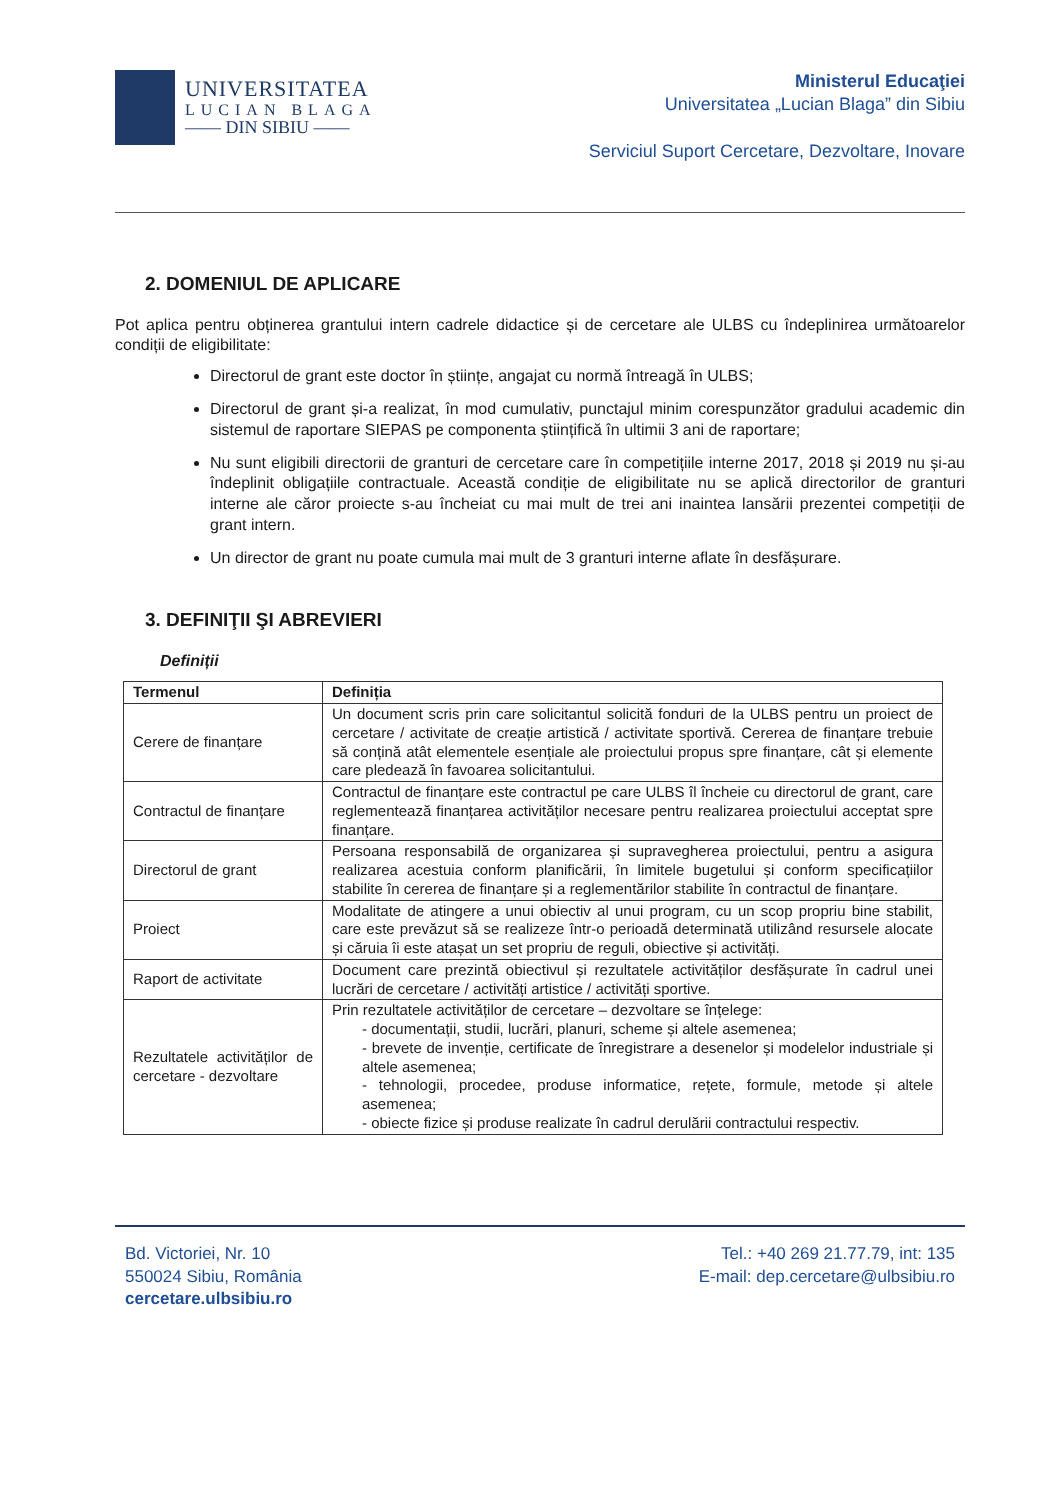UNIVERSITATEA
LUCIAN BLAGA
—— DIN SIBIU ——
Ministerul Educaţiei
Universitatea „Lucian Blaga” din Sibiu
Serviciul Suport Cercetare, Dezvoltare, Inovare
2. DOMENIUL DE APLICARE
Pot aplica pentru obținerea grantului intern cadrele didactice și de cercetare ale ULBS cu îndeplinirea următoarelor condiții de eligibilitate:
Directorul de grant este doctor în științe, angajat cu normă întreagă în ULBS;
Directorul de grant și-a realizat, în mod cumulativ, punctajul minim corespunzător gradului academic din sistemul de raportare SIEPAS pe componenta științifică în ultimii 3 ani de raportare;
Nu sunt eligibili directorii de granturi de cercetare care în competițiile interne 2017, 2018 și 2019 nu și-au îndeplinit obligațiile contractuale. Această condiție de eligibilitate nu se aplică directorilor de granturi interne ale căror proiecte s-au încheiat cu mai mult de trei ani inaintea lansării prezentei competiții de grant intern.
Un director de grant nu poate cumula mai mult de 3 granturi interne aflate în desfășurare.
3. DEFINIŢII ŞI ABREVIERI
Definiții
| Termenul | Definiția |
| --- | --- |
| Cerere de finanțare | Un document scris prin care solicitantul solicită fonduri de la ULBS pentru un proiect de cercetare / activitate de creație artistică / activitate sportivă. Cererea de finanțare trebuie să conțină atât elementele esențiale ale proiectului propus spre finanțare, cât și elemente care pledează în favoarea solicitantului. |
| Contractul de finanțare | Contractul de finanțare este contractul pe care ULBS îl încheie cu directorul de grant, care reglementează finanțarea activităților necesare pentru realizarea proiectului acceptat spre finanțare. |
| Directorul de grant | Persoana responsabilă de organizarea și supravegherea proiectului, pentru a asigura realizarea acestuia conform planificării, în limitele bugetului și conform specificațiilor stabilite în cererea de finanțare și a reglementărilor stabilite în contractul de finanțare. |
| Proiect | Modalitate de atingere a unui obiectiv al unui program, cu un scop propriu bine stabilit, care este prevăzut să se realizeze într-o perioadă determinată utilizând resursele alocate și căruia îi este atașat un set propriu de reguli, obiective și activități. |
| Raport de activitate | Document care prezintă obiectivul și rezultatele activităților desfășurate în cadrul unei lucrări de cercetare / activități artistice / activități sportive. |
| Rezultatele activităților de cercetare - dezvoltare | Prin rezultatele activităților de cercetare – dezvoltare se înțelege: - documentații, studii, lucrări, planuri, scheme și altele asemenea; - brevete de invenție, certificate de înregistrare a desenelor și modelelor industriale și altele asemenea; - tehnologii, procedee, produse informatice, rețete, formule, metode și altele asemenea; - obiecte fizice și produse realizate în cadrul derulării contractului respectiv. |
Bd. Victoriei, Nr. 10
550024 Sibiu, România
cercetare.ulbsibiu.ro
Tel.: +40 269 21.77.79, int: 135
E-mail: dep.cercetare@ulbsibiu.ro